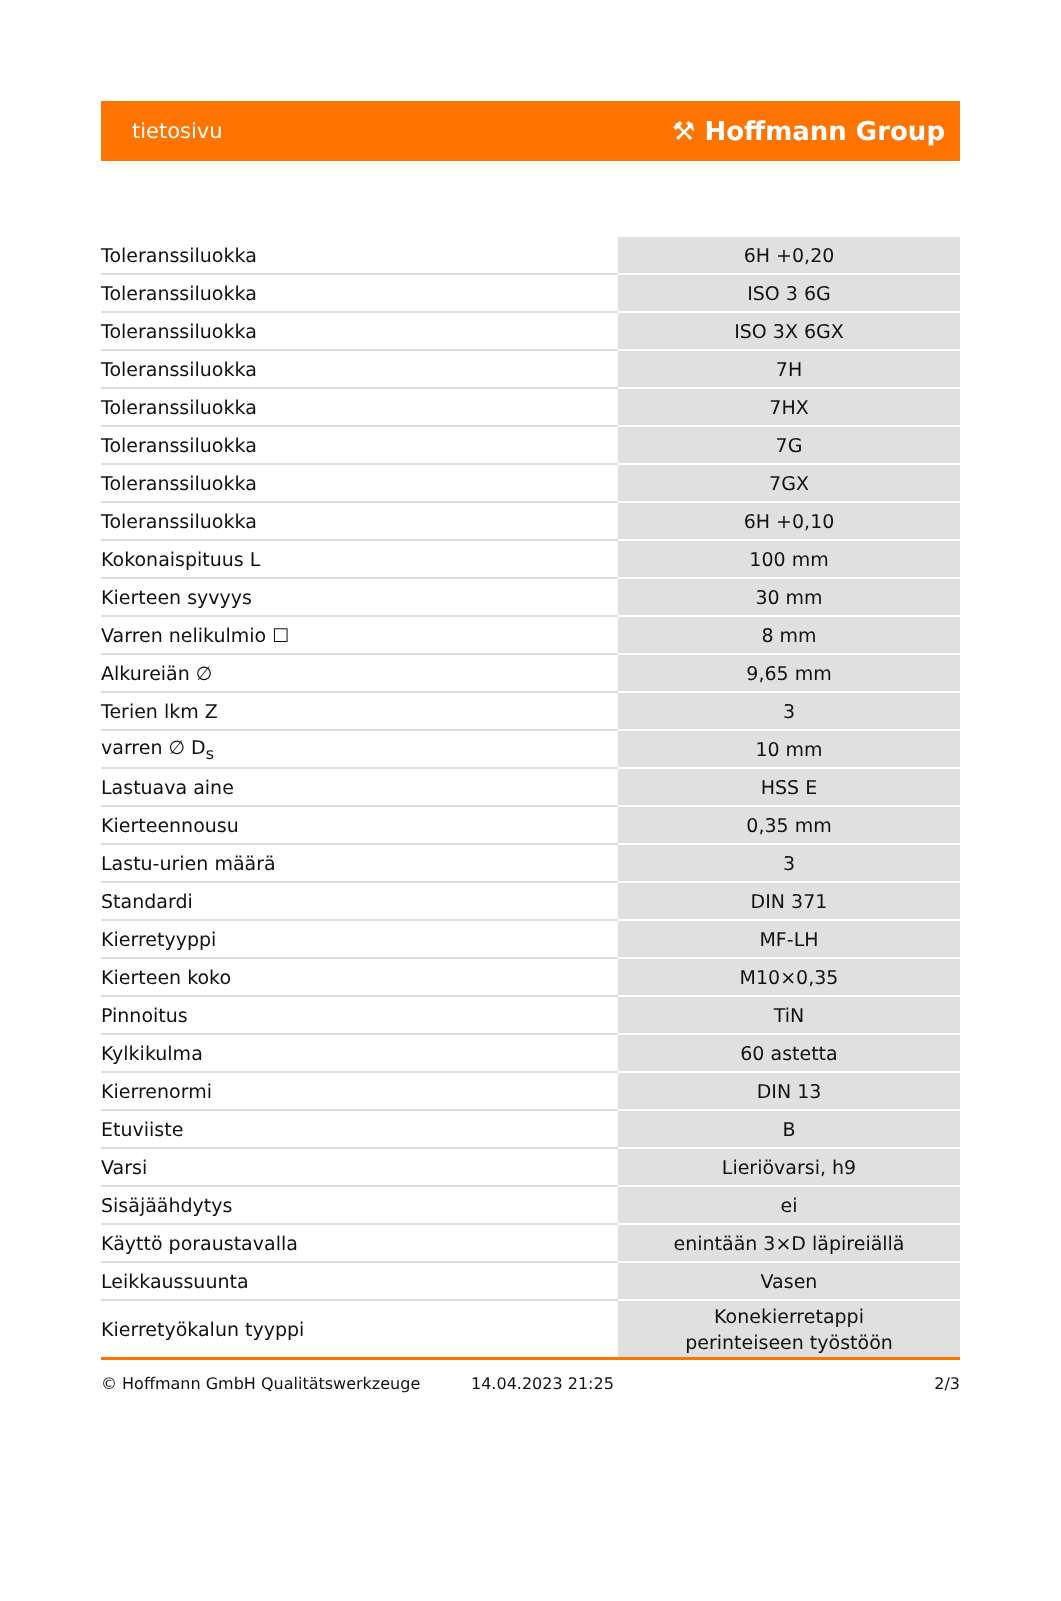tietosivu ⚒ Hoffmann Group
| Toleranssiluokka | 6H +0,20 |
| Toleranssiluokka | ISO 3 6G |
| Toleranssiluokka | ISO 3X 6GX |
| Toleranssiluokka | 7H |
| Toleranssiluokka | 7HX |
| Toleranssiluokka | 7G |
| Toleranssiluokka | 7GX |
| Toleranssiluokka | 6H +0,10 |
| Kokonaispituus L | 100 mm |
| Kierteen syvyys | 30 mm |
| Varren nelikulmio ☐ | 8 mm |
| Alkureiän ∅ | 9,65 mm |
| Terien lkm Z | 3 |
| varren ∅ D<sub>s</sub> | 10 mm |
| Lastuava aine | HSS E |
| Kierteennousu | 0,35 mm |
| Lastu-urien määrä | 3 |
| Standardi | DIN 371 |
| Kierretyyppi | MF-LH |
| Kierteen koko | M10×0,35 |
| Pinnoitus | TiN |
| Kylkikulma | 60 astetta |
| Kierrenormi | DIN 13 |
| Etuviiste | B |
| Varsi | Lieriövarsi, h9 |
| Sisäjäähdytys | ei |
| Käyttö poraustavalla | enintään 3×D läpireiällä |
| Leikkaussuunta | Vasen |
| Kierretyökalun tyyppi | Konekierretappi perinteiseen työstöön |
© Hoffmann GmbH Qualitätswerkzeuge 14.04.2023 21:25 2/3